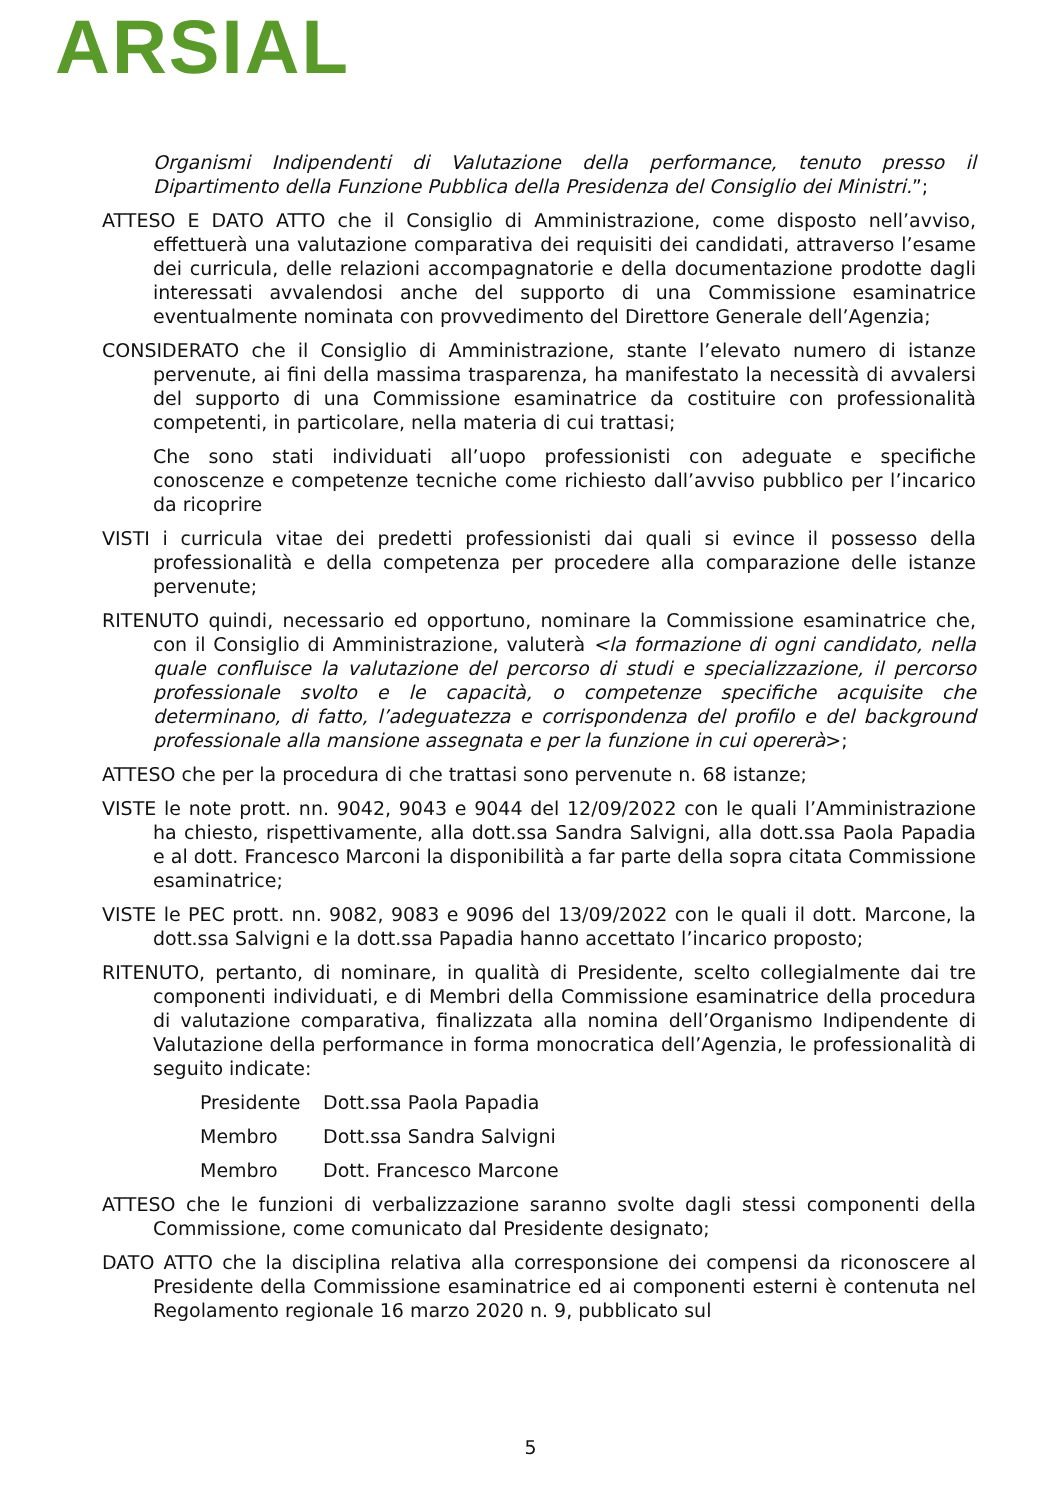ARSIAL
Organismi Indipendenti di Valutazione della performance, tenuto presso il Dipartimento della Funzione Pubblica della Presidenza del Consiglio dei Ministri.”;
ATTESO E DATO ATTO che il Consiglio di Amministrazione, come disposto nell’avviso, effettuerà una valutazione comparativa dei requisiti dei candidati, attraverso l’esame dei curricula, delle relazioni accompagnatorie e della documentazione prodotte dagli interessati avvalendosi anche del supporto di una Commissione esaminatrice eventualmente nominata con provvedimento del Direttore Generale dell’Agenzia;
CONSIDERATO che il Consiglio di Amministrazione, stante l’elevato numero di istanze pervenute, ai fini della massima trasparenza, ha manifestato la necessità di avvalersi del supporto di una Commissione esaminatrice da costituire con professionalità competenti, in particolare, nella materia di cui trattasi;
Che sono stati individuati all’uopo professionisti con adeguate e specifiche conoscenze e competenze tecniche come richiesto dall’avviso pubblico per l’incarico da ricoprire
VISTI i curricula vitae dei predetti professionisti dai quali si evince il possesso della professionalità e della competenza per procedere alla comparazione delle istanze pervenute;
RITENUTO quindi, necessario ed opportuno, nominare la Commissione esaminatrice che, con il Consiglio di Amministrazione, valuterà <la formazione di ogni candidato, nella quale confluisce la valutazione del percorso di studi e specializzazione, il percorso professionale svolto e le capacità, o competenze specifiche acquisite che determinano, di fatto, l’adeguatezza e corrispondenza del profilo e del background professionale alla mansione assegnata e per la funzione in cui opererà>;
ATTESO che per la procedura di che trattasi sono pervenute n. 68 istanze;
VISTE le note prott. nn. 9042, 9043 e 9044 del 12/09/2022 con le quali l’Amministrazione ha chiesto, rispettivamente, alla dott.ssa Sandra Salvigni, alla dott.ssa Paola Papadia e al dott. Francesco Marconi la disponibilità a far parte della sopra citata Commissione esaminatrice;
VISTE le PEC prott. nn. 9082, 9083 e 9096 del 13/09/2022 con le quali il dott. Marcone, la dott.ssa Salvigni e la dott.ssa Papadia hanno accettato l’incarico proposto;
RITENUTO, pertanto, di nominare, in qualità di Presidente, scelto collegialmente dai tre componenti individuati, e di Membri della Commissione esaminatrice della procedura di valutazione comparativa, finalizzata alla nomina dell’Organismo Indipendente di Valutazione della performance in forma monocratica dell’Agenzia, le professionalità di seguito indicate:
Presidente Dott.ssa Paola Papadia
Membro Dott.ssa Sandra Salvigni
Membro Dott. Francesco Marcone
ATTESO che le funzioni di verbalizzazione saranno svolte dagli stessi componenti della Commissione, come comunicato dal Presidente designato;
DATO ATTO che la disciplina relativa alla corresponsione dei compensi da riconoscere al Presidente della Commissione esaminatrice ed ai componenti esterni è contenuta nel Regolamento regionale 16 marzo 2020 n. 9, pubblicato sul
5